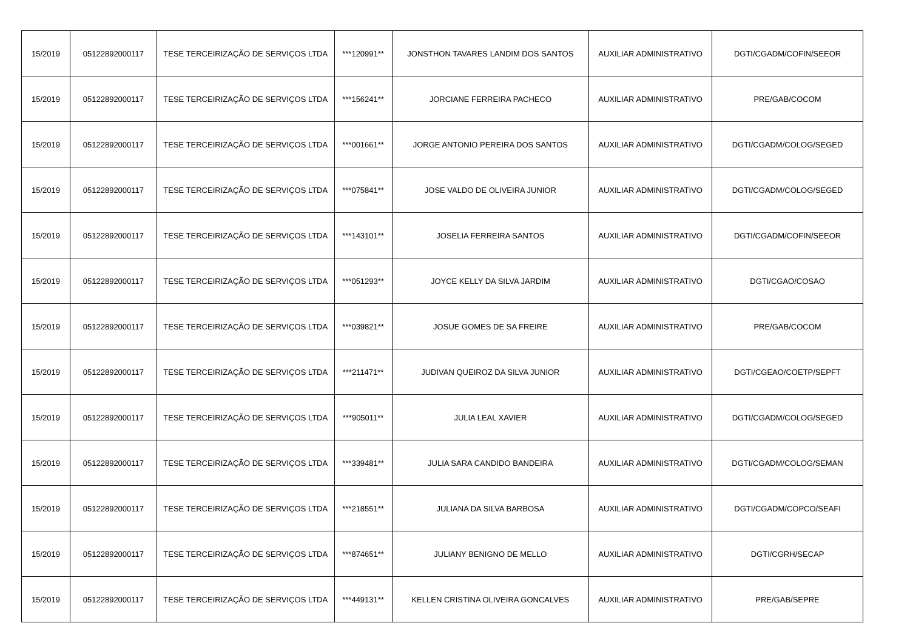| 15/2019 | 05122892000117 | TESE TERCEIRIZAÇÃO DE SERVIÇOS LTDA | ***120991** | JONSTHON TAVARES LANDIM DOS SANTOS | AUXILIAR ADMINISTRATIVO | DGTI/CGADM/COFIN/SEEOR |
| 15/2019 | 05122892000117 | TESE TERCEIRIZAÇÃO DE SERVIÇOS LTDA | ***156241** | JORCIANE FERREIRA PACHECO | AUXILIAR ADMINISTRATIVO | PRE/GAB/COCOM |
| 15/2019 | 05122892000117 | TESE TERCEIRIZAÇÃO DE SERVIÇOS LTDA | ***001661** | JORGE ANTONIO PEREIRA DOS SANTOS | AUXILIAR ADMINISTRATIVO | DGTI/CGADM/COLOG/SEGED |
| 15/2019 | 05122892000117 | TESE TERCEIRIZAÇÃO DE SERVIÇOS LTDA | ***075841** | JOSE VALDO DE OLIVEIRA JUNIOR | AUXILIAR ADMINISTRATIVO | DGTI/CGADM/COLOG/SEGED |
| 15/2019 | 05122892000117 | TESE TERCEIRIZAÇÃO DE SERVIÇOS LTDA | ***143101** | JOSELIA FERREIRA SANTOS | AUXILIAR ADMINISTRATIVO | DGTI/CGADM/COFIN/SEEOR |
| 15/2019 | 05122892000117 | TESE TERCEIRIZAÇÃO DE SERVIÇOS LTDA | ***051293** | JOYCE KELLY DA SILVA JARDIM | AUXILIAR ADMINISTRATIVO | DGTI/CGAO/COSAO |
| 15/2019 | 05122892000117 | TESE TERCEIRIZAÇÃO DE SERVIÇOS LTDA | ***039821** | JOSUE GOMES DE SA FREIRE | AUXILIAR ADMINISTRATIVO | PRE/GAB/COCOM |
| 15/2019 | 05122892000117 | TESE TERCEIRIZAÇÃO DE SERVIÇOS LTDA | ***211471** | JUDIVAN QUEIROZ DA SILVA JUNIOR | AUXILIAR ADMINISTRATIVO | DGTI/CGEAO/COETP/SEPFT |
| 15/2019 | 05122892000117 | TESE TERCEIRIZAÇÃO DE SERVIÇOS LTDA | ***905011** | JULIA LEAL XAVIER | AUXILIAR ADMINISTRATIVO | DGTI/CGADM/COLOG/SEGED |
| 15/2019 | 05122892000117 | TESE TERCEIRIZAÇÃO DE SERVIÇOS LTDA | ***339481** | JULIA SARA CANDIDO BANDEIRA | AUXILIAR ADMINISTRATIVO | DGTI/CGADM/COLOG/SEMAN |
| 15/2019 | 05122892000117 | TESE TERCEIRIZAÇÃO DE SERVIÇOS LTDA | ***218551** | JULIANA DA SILVA BARBOSA | AUXILIAR ADMINISTRATIVO | DGTI/CGADM/COPCO/SEAFI |
| 15/2019 | 05122892000117 | TESE TERCEIRIZAÇÃO DE SERVIÇOS LTDA | ***874651** | JULIANY BENIGNO DE MELLO | AUXILIAR ADMINISTRATIVO | DGTI/CGRH/SECAP |
| 15/2019 | 05122892000117 | TESE TERCEIRIZAÇÃO DE SERVIÇOS LTDA | ***449131** | KELLEN CRISTINA OLIVEIRA GONCALVES | AUXILIAR ADMINISTRATIVO | PRE/GAB/SEPRE |